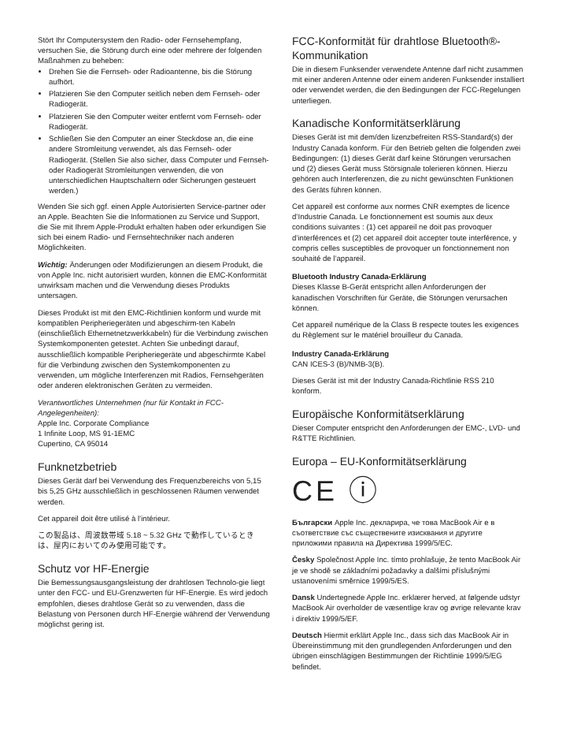Stört Ihr Computersystem den Radio- oder Fernsehempfang, versuchen Sie, die Störung durch eine oder mehrere der folgenden Maßnahmen zu beheben:
Drehen Sie die Fernseh- oder Radioantenne, bis die Störung aufhört.
Platzieren Sie den Computer seitlich neben dem Fernseh- oder Radiogerät.
Platzieren Sie den Computer weiter entfernt vom Fernseh- oder Radiogerät.
Schließen Sie den Computer an einer Steckdose an, die eine andere Stromleitung verwendet, als das Fernseh- oder Radiogerät. (Stellen Sie also sicher, dass Computer und Fernseh- oder Radiogerät Stromleitungen verwenden, die von unterschiedlichen Hauptschaltern oder Sicherungen gesteuert werden.)
Wenden Sie sich ggf. einen Apple Autorisierten Service-partner oder an Apple. Beachten Sie die Informationen zu Service und Support, die Sie mit Ihrem Apple-Produkt erhalten haben oder erkundigen Sie sich bei einem Radio- und Fernsehtechniker nach anderen Möglichkeiten.
Wichtig: Änderungen oder Modifizierungen an diesem Produkt, die von Apple Inc. nicht autorisiert wurden, können die EMC-Konformität unwirksam machen und die Verwendung dieses Produkts untersagen.
Dieses Produkt ist mit den EMC-Richtlinien konform und wurde mit kompatiblen Peripheriegeräten und abgeschirm-ten Kabeln (einschließlich Ethernetnetzwerkkabeln) für die Verbindung zwischen Systemkomponenten getestet. Achten Sie unbedingt darauf, ausschließlich kompatible Peripheriegeräte und abgeschirmte Kabel für die Verbindung zwischen den Systemkomponenten zu verwenden, um mögliche Interferenzen mit Radios, Fernsehgeräten oder anderen elektronischen Geräten zu vermeiden.
Verantwortliches Unternehmen (nur für Kontakt in FCC-Angelegenheiten):
Apple Inc. Corporate Compliance
1 Infinite Loop, MS 91-1EMC
Cupertino, CA 95014
Funknetzbetrieb
Dieses Gerät darf bei Verwendung des Frequenzbereichs von 5,15 bis 5,25 GHz ausschließlich in geschlossenen Räumen verwendet werden.
Cet appareil doit être utilisé à l’intérieur.
この製品は、周波数帯域 5.18 ~ 5.32 GHz で動作しているときは、屋内においてのみ使用可能です。
Schutz vor HF-Energie
Die Bemessungsausgangsleistung der drahtlosen Technolo-gie liegt unter den FCC- und EU-Grenzwerten für HF-Energie. Es wird jedoch empfohlen, dieses drahtlose Gerät so zu verwenden, dass die Belastung von Personen durch HF-Energie während der Verwendung möglichst gering ist.
FCC-Konformität für drahtlose Bluetooth®-Kommunikation
Die in diesem Funksender verwendete Antenne darf nicht zusammen mit einer anderen Antenne oder einem anderen Funksender installiert oder verwendet werden, die den Bedingungen der FCC-Regelungen unterliegen.
Kanadische Konformitätserklärung
Dieses Gerät ist mit dem/den lizenzbefreiten RSS-Standard(s) der Industry Canada konform. Für den Betrieb gelten die folgenden zwei Bedingungen: (1) dieses Gerät darf keine Störungen verursachen und (2) dieses Gerät muss Störsignale tolerieren können. Hierzu gehören auch Interferenzen, die zu nicht gewünschten Funktionen des Geräts führen können.
Cet appareil est conforme aux normes CNR exemptes de licence d’Industrie Canada. Le fonctionnement est soumis aux deux conditions suivantes : (1) cet appareil ne doit pas provoquer d’interférences et (2) cet appareil doit accepter toute interférence, y compris celles susceptibles de provoquer un fonctionnement non souhaité de l’appareil.
Bluetooth Industry Canada-Erklärung
Dieses Klasse B-Gerät entspricht allen Anforderungen der kanadischen Vorschriften für Geräte, die Störungen verursachen können.
Cet appareil numérique de la Class B respecte toutes les exigences du Règlement sur le matériel brouilleur du Canada.
Industry Canada-Erklärung
CAN ICES-3 (B)/NMB-3(B).
Dieses Gerät ist mit der Industry Canada-Richtlinie RSS 210 konform.
Europäische Konformitätserklärung
Dieser Computer entspricht den Anforderungen der EMC-, LVD- und R&TTE Richtlinien.
Europa – EU-Konformitätserklärung
CE ⓘ
Български Apple Inc. декларира, че това MacBook Air е в съответствие със съществените изисквания и другите приложими правила на Директива 1999/5/ЕС.
Česky Společnost Apple Inc. tímto prohlašuje, že tento MacBook Air je ve shodě se základními požadavky a dalšími příslušnými ustanoveními směrnice 1999/5/ES.
Dansk Undertegnede Apple Inc. erklærer herved, at følgende udstyr MacBook Air overholder de væsentlige krav og øvrige relevante krav i direktiv 1999/5/EF.
Deutsch Hiermit erklärt Apple Inc., dass sich das MacBook Air in Übereinstimmung mit den grundlegenden Anforderungen und den übrigen einschlägigen Bestimmungen der Richtlinie 1999/5/EG befindet.